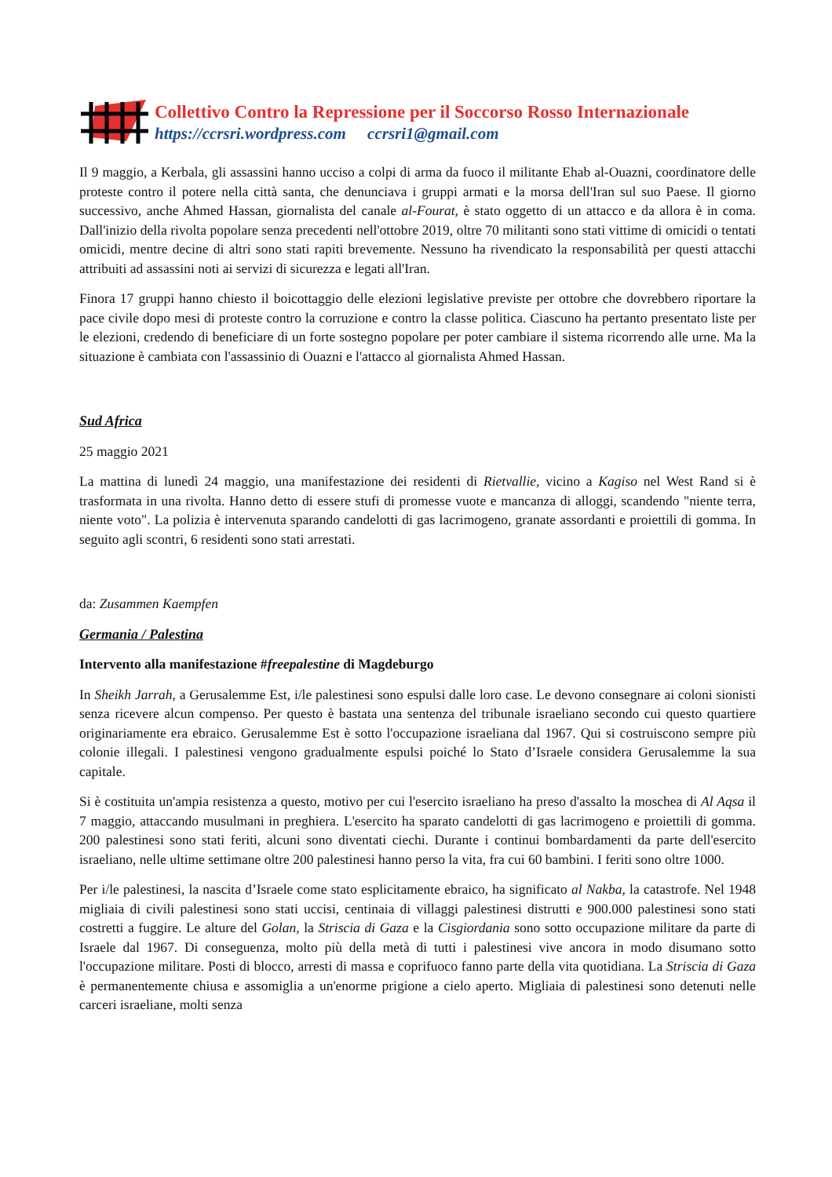Collettivo Contro la Repressione per il Soccorso Rosso Internazionale
https://ccrsri.wordpress.com ccrsri1@gmail.com
Il 9 maggio, a Kerbala, gli assassini hanno ucciso a colpi di arma da fuoco il militante Ehab al-Ouazni, coordinatore delle proteste contro il potere nella città santa, che denunciava i gruppi armati e la morsa dell'Iran sul suo Paese. Il giorno successivo, anche Ahmed Hassan, giornalista del canale al-Fourat, è stato oggetto di un attacco e da allora è in coma. Dall'inizio della rivolta popolare senza precedenti nell'ottobre 2019, oltre 70 militanti sono stati vittime di omicidi o tentati omicidi, mentre decine di altri sono stati rapiti brevemente. Nessuno ha rivendicato la responsabilità per questi attacchi attribuiti ad assassini noti ai servizi di sicurezza e legati all'Iran.
Finora 17 gruppi hanno chiesto il boicottaggio delle elezioni legislative previste per ottobre che dovrebbero riportare la pace civile dopo mesi di proteste contro la corruzione e contro la classe politica. Ciascuno ha pertanto presentato liste per le elezioni, credendo di beneficiare di un forte sostegno popolare per poter cambiare il sistema ricorrendo alle urne. Ma la situazione è cambiata con l'assassinio di Ouazni e l'attacco al giornalista Ahmed Hassan.
Sud Africa
25 maggio 2021
La mattina di lunedì 24 maggio, una manifestazione dei residenti di Rietvallie, vicino a Kagiso nel West Rand si è trasformata in una rivolta. Hanno detto di essere stufi di promesse vuote e mancanza di alloggi, scandendo "niente terra, niente voto". La polizia è intervenuta sparando candelotti di gas lacrimogeno, granate assordanti e proiettili di gomma. In seguito agli scontri, 6 residenti sono stati arrestati.
da: Zusammen Kaempfen
Germania / Palestina
Intervento alla manifestazione #freepalestine di Magdeburgo
In Sheikh Jarrah, a Gerusalemme Est, i/le palestinesi sono espulsi dalle loro case. Le devono consegnare ai coloni sionisti senza ricevere alcun compenso. Per questo è bastata una sentenza del tribunale israeliano secondo cui questo quartiere originariamente era ebraico. Gerusalemme Est è sotto l'occupazione israeliana dal 1967. Qui si costruiscono sempre più colonie illegali. I palestinesi vengono gradualmente espulsi poiché lo Stato d’Israele considera Gerusalemme la sua capitale.
Si è costituita un'ampia resistenza a questo, motivo per cui l'esercito israeliano ha preso d'assalto la moschea di Al Aqsa il 7 maggio, attaccando musulmani in preghiera. L'esercito ha sparato candelotti di gas lacrimogeno e proiettili di gomma. 200 palestinesi sono stati feriti, alcuni sono diventati ciechi. Durante i continui bombardamenti da parte dell'esercito israeliano, nelle ultime settimane oltre 200 palestinesi hanno perso la vita, fra cui 60 bambini. I feriti sono oltre 1000.
Per i/le palestinesi, la nascita d’Israele come stato esplicitamente ebraico, ha significato al Nakba, la catastrofe. Nel 1948 migliaia di civili palestinesi sono stati uccisi, centinaia di villaggi palestinesi distrutti e 900.000 palestinesi sono stati costretti a fuggire. Le alture del Golan, la Striscia di Gaza e la Cisgiordania sono sotto occupazione militare da parte di Israele dal 1967. Di conseguenza, molto più della metà di tutti i palestinesi vive ancora in modo disumano sotto l'occupazione militare. Posti di blocco, arresti di massa e coprifuoco fanno parte della vita quotidiana. La Striscia di Gaza è permanentemente chiusa e assomiglia a un'enorme prigione a cielo aperto. Migliaia di palestinesi sono detenuti nelle carceri israeliane, molti senza